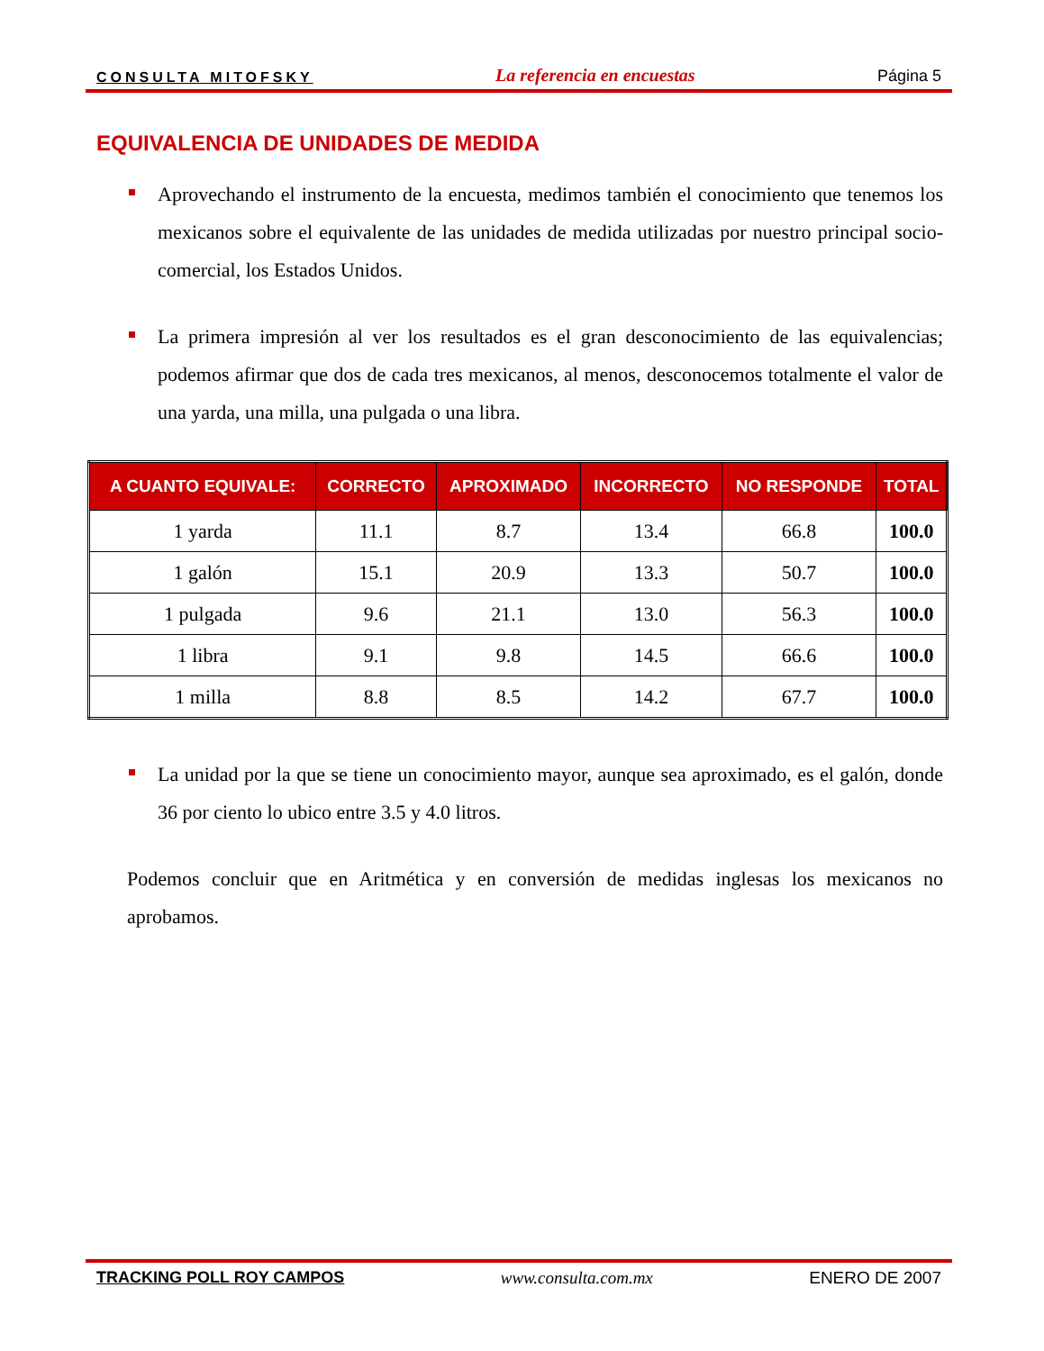CONSULTA MITOFSKY La referencia en encuestas Página 5
EQUIVALENCIA DE UNIDADES DE MEDIDA
Aprovechando el instrumento de la encuesta, medimos también el conocimiento que tenemos los mexicanos sobre el equivalente de las unidades de medida utilizadas por nuestro principal socio-comercial, los Estados Unidos.
La primera impresión al ver los resultados es el gran desconocimiento de las equivalencias; podemos afirmar que dos de cada tres mexicanos, al menos, desconocemos totalmente el valor de una yarda, una milla, una pulgada o una libra.
| A CUANTO EQUIVALE: | CORRECTO | APROXIMADO | INCORRECTO | NO RESPONDE | TOTAL |
| --- | --- | --- | --- | --- | --- |
| 1 yarda | 11.1 | 8.7 | 13.4 | 66.8 | 100.0 |
| 1 galón | 15.1 | 20.9 | 13.3 | 50.7 | 100.0 |
| 1 pulgada | 9.6 | 21.1 | 13.0 | 56.3 | 100.0 |
| 1 libra | 9.1 | 9.8 | 14.5 | 66.6 | 100.0 |
| 1 milla | 8.8 | 8.5 | 14.2 | 67.7 | 100.0 |
La unidad por la que se tiene un conocimiento mayor, aunque sea aproximado, es el galón, donde 36 por ciento lo ubico entre 3.5 y 4.0 litros.
Podemos concluir que en Aritmética y en conversión de medidas inglesas los mexicanos no aprobamos.
TRACKING POLL ROY CAMPOS www.consulta.com.mx ENERO DE 2007